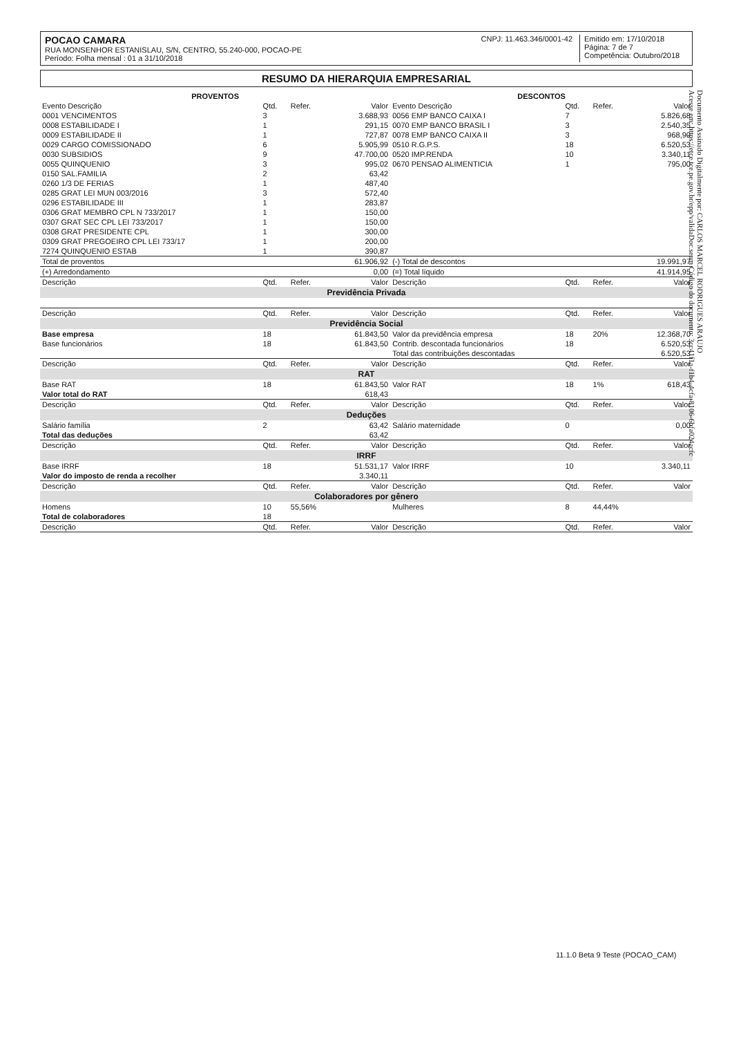POCAO CAMARA
RUA MONSENHOR ESTANISLAU, S/N, CENTRO, 55.240-000, POCAO-PE
Período: Folha mensal : 01 a 31/10/2018
CNPJ: 11.463.346/0001-42 Emitido em: 17/10/2018
Página: 7 de 7
Competência: Outubro/2018
RESUMO DA HIERARQUIA EMPRESARIAL
| PROVENTOS | | | | DESCONTOS | | | |
| --- | --- | --- | --- | --- | --- | --- | --- |
| Evento Descrição | Qtd. | Refer. | Valor | Evento Descrição | Qtd. | Refer. | Valor |
| 0001 VENCIMENTOS | 3 | | 3.688,93 | 0056 EMP BANCO CAIXA I | 7 | | 5.826,68 |
| 0008 ESTABILIDADE I | 1 | | 291,15 | 0070 EMP BANCO BRASIL I | 3 | | 2.540,35 |
| 0009 ESTABILIDADE II | 1 | | 727,87 | 0078 EMP BANCO CAIXA II | 3 | | 968,90 |
| 0029 CARGO COMISSIONADO | 6 | | 5.905,99 | 0510 R.G.P.S. | 18 | | 6.520,53 |
| 0030 SUBSIDIOS | 9 | | 47.700,00 | 0520 IMP.RENDA | 10 | | 3.340,11 |
| 0055 QUINQUENIO | 3 | | 995,02 | 0670 PENSAO ALIMENTICIA | 1 | | 795,00 |
| 0150 SAL.FAMILIA | 2 | | 63,42 | | | | |
| 0260 1/3 DE FERIAS | 1 | | 487,40 | | | | |
| 0285 GRAT LEI MUN 003/2016 | 3 | | 572,40 | | | | |
| 0296 ESTABILIDADE III | 1 | | 283,87 | | | | |
| 0306 GRAT MEMBRO CPL N 733/2017 | 1 | | 150,00 | | | | |
| 0307 GRAT SEC CPL LEI 733/2017 | 1 | | 150,00 | | | | |
| 0308 GRAT PRESIDENTE CPL | 1 | | 300,00 | | | | |
| 0309 GRAT PREGOEIRO CPL LEI 733/17 | 1 | | 200,00 | | | | |
| 7274 QUINQUENIO ESTAB | 1 | | 390,87 | | | | |
| Total de proventos | | | 61.906,92 | (-) Total de descontos | | | 19.991,97 |
| (+) Arredondamento | | | 0,00 | (=) Total líquido | | | 41.914,95 |
| Descrição | Qtd. | Refer. | Valor | Descrição | Qtd. | Refer. | Valor |
| Previdência Privada | | | | | | | |
| Descrição | Qtd. | Refer. | Valor | Descrição | Qtd. | Refer. | Valor |
| Previdência Social | | | | | | | |
| Base empresa | 18 | | 61.843,50 | Valor da previdência empresa | 18 | 20% | 12.368,70 |
| Base funcionários | 18 | | 61.843,50 | Contrib. descontada funcionários | 18 | | 6.520,53 |
| | | | | Total das contribuições descontadas | | | 6.520,53 |
| Descrição | Qtd. | Refer. | Valor | Descrição | Qtd. | Refer. | Valor |
| RAT | | | | | | | |
| Base RAT | 18 | | 61.843,50 | Valor RAT | 18 | 1% | 618,43 |
| Valor total do RAT | | | 618,43 | | | | |
| Descrição | Qtd. | Refer. | Valor | Descrição | Qtd. | Refer. | Valor |
| Deduções | | | | | | | |
| Salário família | 2 | | 63,42 | Salário maternidade | 0 | | 0,00 |
| Total das deduções | | | 63,42 | | | | |
| Descrição | Qtd. | Refer. | Valor | Descrição | Qtd. | Refer. | Valor |
| IRRF | | | | | | | |
| Base IRRF | 18 | | 51.531,17 | Valor IRRF | 10 | | 3.340,11 |
| Valor do imposto de renda a recolher | | | 3.340,11 | | | | |
| Descrição | Qtd. | Refer. | Valor | Descrição | Qtd. | Refer. | Valor |
| Colaboradores por gênero | | | | | | | |
| Homens | 10 | 55,56% | | Mulheres | 8 | 44,44% | |
| Total de colaboradores | 18 | | | | | | |
| Descrição | Qtd. | Refer. | Valor | Descrição | Qtd. | Refer. | Valor |
Documento Assinado Digitalmente por: CARLOS MARCEL RODRIGUES ARAUJO
Acesse em: https://etce.tce.pe.gov.br/epp/validaDoc.seam Código do documento: 3cc41f1a-f1b4-4cfa-8106-6bfa024acfc
11.1.0 Beta 9 Teste (POCAO_CAM)